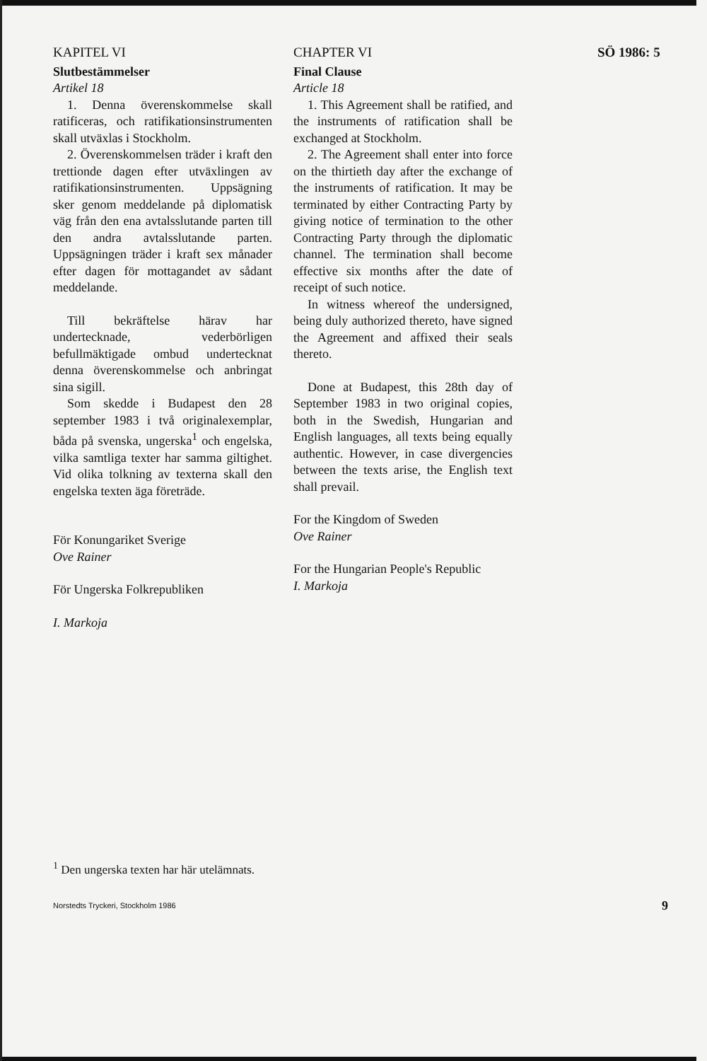KAPITEL VI CHAPTER VI SÖ 1986: 5
Slutbestämmelser
Artikel 18
1. Denna överenskommelse skall ratificeras, och ratifikationsinstrumenten skall utväxlas i Stockholm.
2. Överenskommelsen träder i kraft den trettionde dagen efter utväxlingen av ratifikationsinstrumenten. Uppsägning sker genom meddelande på diplomatisk väg från den ena avtalsslutande parten till den andra avtalsslutande parten. Uppsägningen träder i kraft sex månader efter dagen för mottagandet av sådant meddelande.
Till bekräftelse härav har undertecknade, vederbörligen befullmäktigade ombud undertecknat denna överenskommelse och anbringat sina sigill.
Som skedde i Budapest den 28 september 1983 i två originalexemplar, båda på svenska, ungerska<sup>1</sup> och engelska, vilka samtliga texter har samma giltighet. Vid olika tolkning av texterna skall den engelska texten äga företräde.
För Konungariket Sverige
Ove Rainer
För Ungerska Folkrepubliken
I. Markoja
Final Clause
Article 18
1. This Agreement shall be ratified, and the instruments of ratification shall be exchanged at Stockholm.
2. The Agreement shall enter into force on the thirtieth day after the exchange of the instruments of ratification. It may be terminated by either Contracting Party by giving notice of termination to the other Contracting Party through the diplomatic channel. The termination shall become effective six months after the date of receipt of such notice.
In witness whereof the undersigned, being duly authorized thereto, have signed the Agreement and affixed their seals thereto.
Done at Budapest, this 28th day of September 1983 in two original copies, both in the Swedish, Hungarian and English languages, all texts being equally authentic. However, in case divergencies between the texts arise, the English text shall prevail.
For the Kingdom of Sweden
Ove Rainer
For the Hungarian People's Republic
I. Markoja
<sup>1</sup> Den ungerska texten har här utelämnats.
Norstedts Tryckeri, Stockholm 1986 9